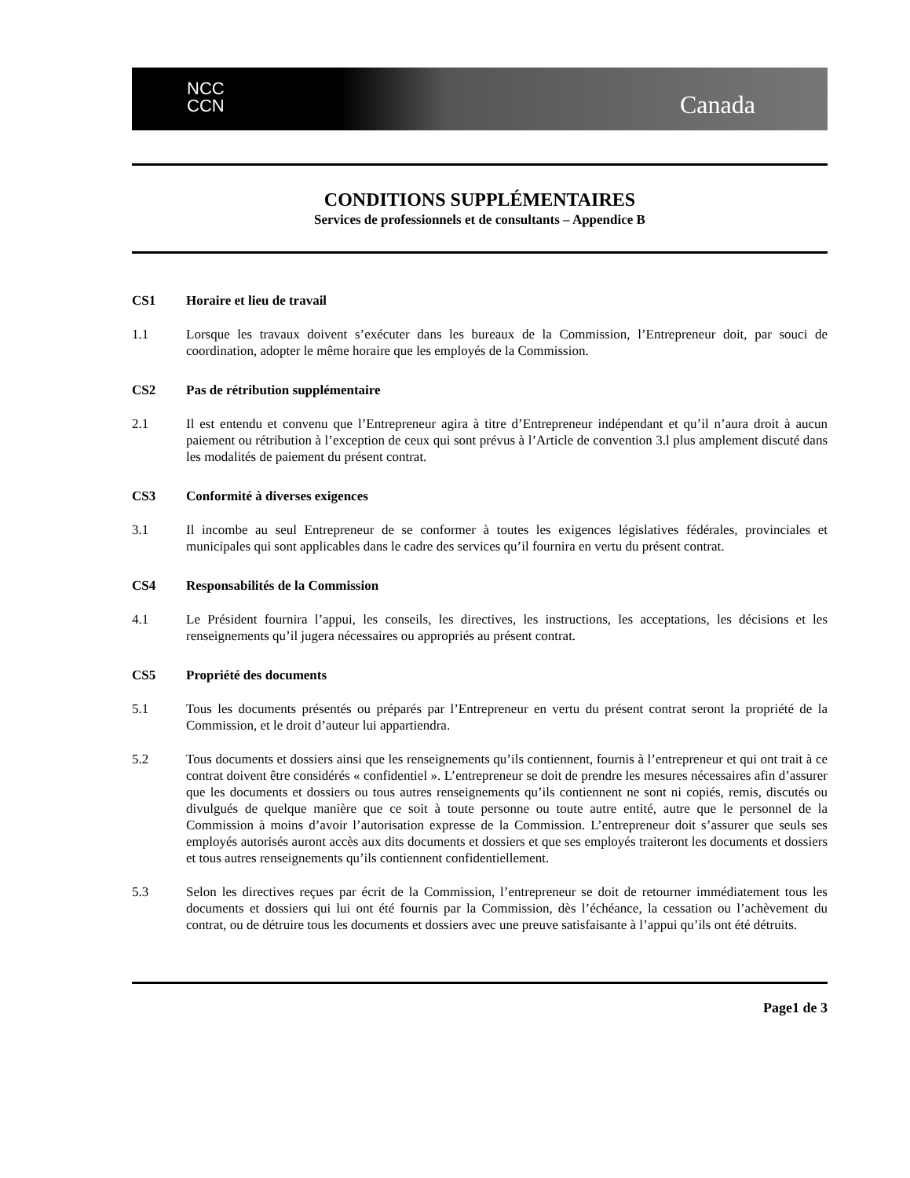NCC
CCN
Canada
CONDITIONS SUPPLÉMENTAIRES
Services de professionnels et de consultants – Appendice B
CS1 Horaire et lieu de travail
1.1 Lorsque les travaux doivent s’exécuter dans les bureaux de la Commission, l’Entrepreneur doit, par souci de coordination, adopter le même horaire que les employés de la Commission.
CS2 Pas de rétribution supplémentaire
2.1 Il est entendu et convenu que l’Entrepreneur agira à titre d’Entrepreneur indépendant et qu’il n’aura droit à aucun paiement ou rétribution à l’exception de ceux qui sont prévus à l’Article de convention 3.l plus amplement discuté dans les modalités de paiement du présent contrat.
CS3 Conformité à diverses exigences
3.1 Il incombe au seul Entrepreneur de se conformer à toutes les exigences législatives fédérales, provinciales et municipales qui sont applicables dans le cadre des services qu’il fournira en vertu du présent contrat.
CS4 Responsabilités de la Commission
4.1 Le Président fournira l’appui, les conseils, les directives, les instructions, les acceptations, les décisions et les renseignements qu’il jugera nécessaires ou appropriés au présent contrat.
CS5 Propriété des documents
5.1 Tous les documents présentés ou préparés par l’Entrepreneur en vertu du présent contrat seront la propriété de la Commission, et le droit d’auteur lui appartiendra.
5.2 Tous documents et dossiers ainsi que les renseignements qu’ils contiennent, fournis à l’entrepreneur et qui ont trait à ce contrat doivent être considérés « confidentiel ». L’entrepreneur se doit de prendre les mesures nécessaires afin d’assurer que les documents et dossiers ou tous autres renseignements qu’ils contiennent ne sont ni copiés, remis, discutés ou divulgués de quelque manière que ce soit à toute personne ou toute autre entité, autre que le personnel de la Commission à moins d’avoir l’autorisation expresse de la Commission. L’entrepreneur doit s’assurer que seuls ses employés autorisés auront accès aux dits documents et dossiers et que ses employés traiteront les documents et dossiers et tous autres renseignements qu’ils contiennent confidentiellement.
5.3 Selon les directives reçues par écrit de la Commission, l’entrepreneur se doit de retourner immédiatement tous les documents et dossiers qui lui ont été fournis par la Commission, dès l’échéance, la cessation ou l’achèvement du contrat, ou de détruire tous les documents et dossiers avec une preuve satisfaisante à l’appui qu’ils ont été détruits.
Page1 de 3